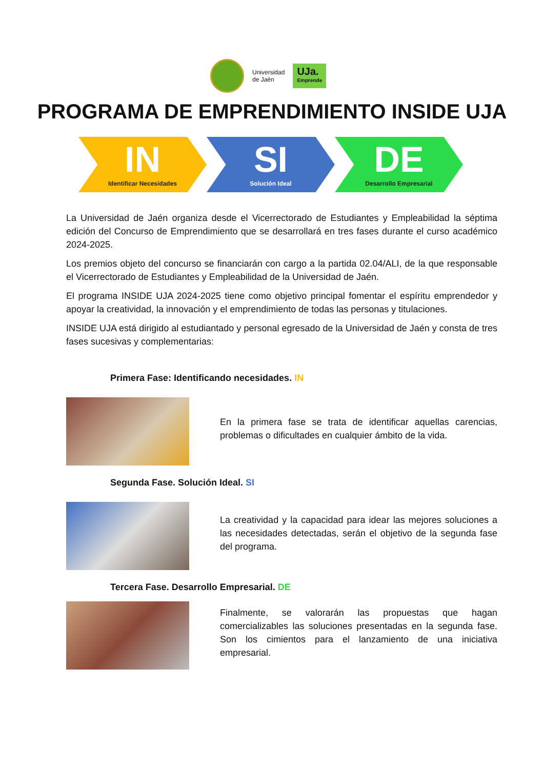Universidad
de Jaén
UJa.
Emprende
PROGRAMA DE EMPRENDIMIENTO INSIDE UJA
IN
Identificar Necesidades
SI
Solución Ideal
DE
Desarrollo Empresarial
La Universidad de Jaén organiza desde el Vicerrectorado de Estudiantes y Empleabilidad la séptima edición del Concurso de Emprendimiento que se desarrollará en tres fases durante el curso académico 2024-2025.
Los premios objeto del concurso se financiarán con cargo a la partida 02.04/ALI, de la que responsable el Vicerrectorado de Estudiantes y Empleabilidad de la Universidad de Jaén.
El programa INSIDE UJA 2024-2025 tiene como objetivo principal fomentar el espíritu emprendedor y apoyar la creatividad, la innovación y el emprendimiento de todas las personas y titulaciones.
INSIDE UJA está dirigido al estudiantado y personal egresado de la Universidad de Jaén y consta de tres fases sucesivas y complementarias:
Primera Fase: Identificando necesidades. IN
En la primera fase se trata de identificar aquellas carencias, problemas o dificultades en cualquier ámbito de la vida.
Segunda Fase. Solución Ideal. SI
La creatividad y la capacidad para idear las mejores soluciones a las necesidades detectadas, serán el objetivo de la segunda fase del programa.
Tercera Fase. Desarrollo Empresarial. DE
Finalmente, se valorarán las propuestas que hagan comercializables las soluciones presentadas en la segunda fase. Son los cimientos para el lanzamiento de una iniciativa empresarial.